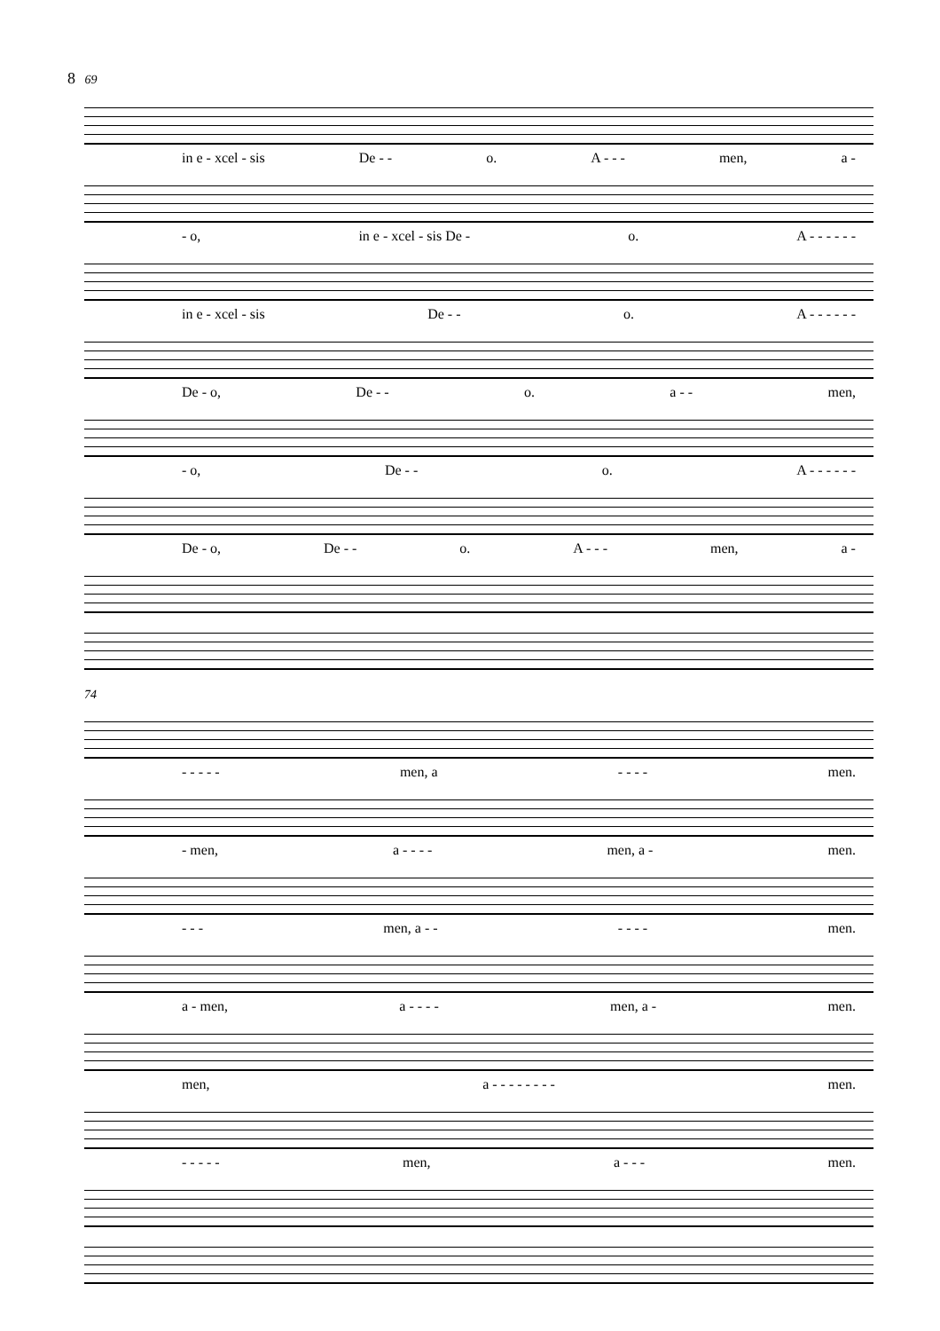8 69
in e - xcel - sis De - - o. A - - - men, a -
- o, in e - xcel - sis De - o. A - - - - - -
in e - xcel - sis De - - o. A - - - - - -
De - o, De - - o. a - - men,
- o, De - - o. A - - - - - -
De - o, De - - o. A - - - men, a -
74
- - - - - men, a - - - - men.
- men, a - - - - men, a - men.
- - - men, a - - - - - - men.
a - men, a - - - - men, a - men.
men, a - - - - - - - - men.
- - - - - men, a - - - men.